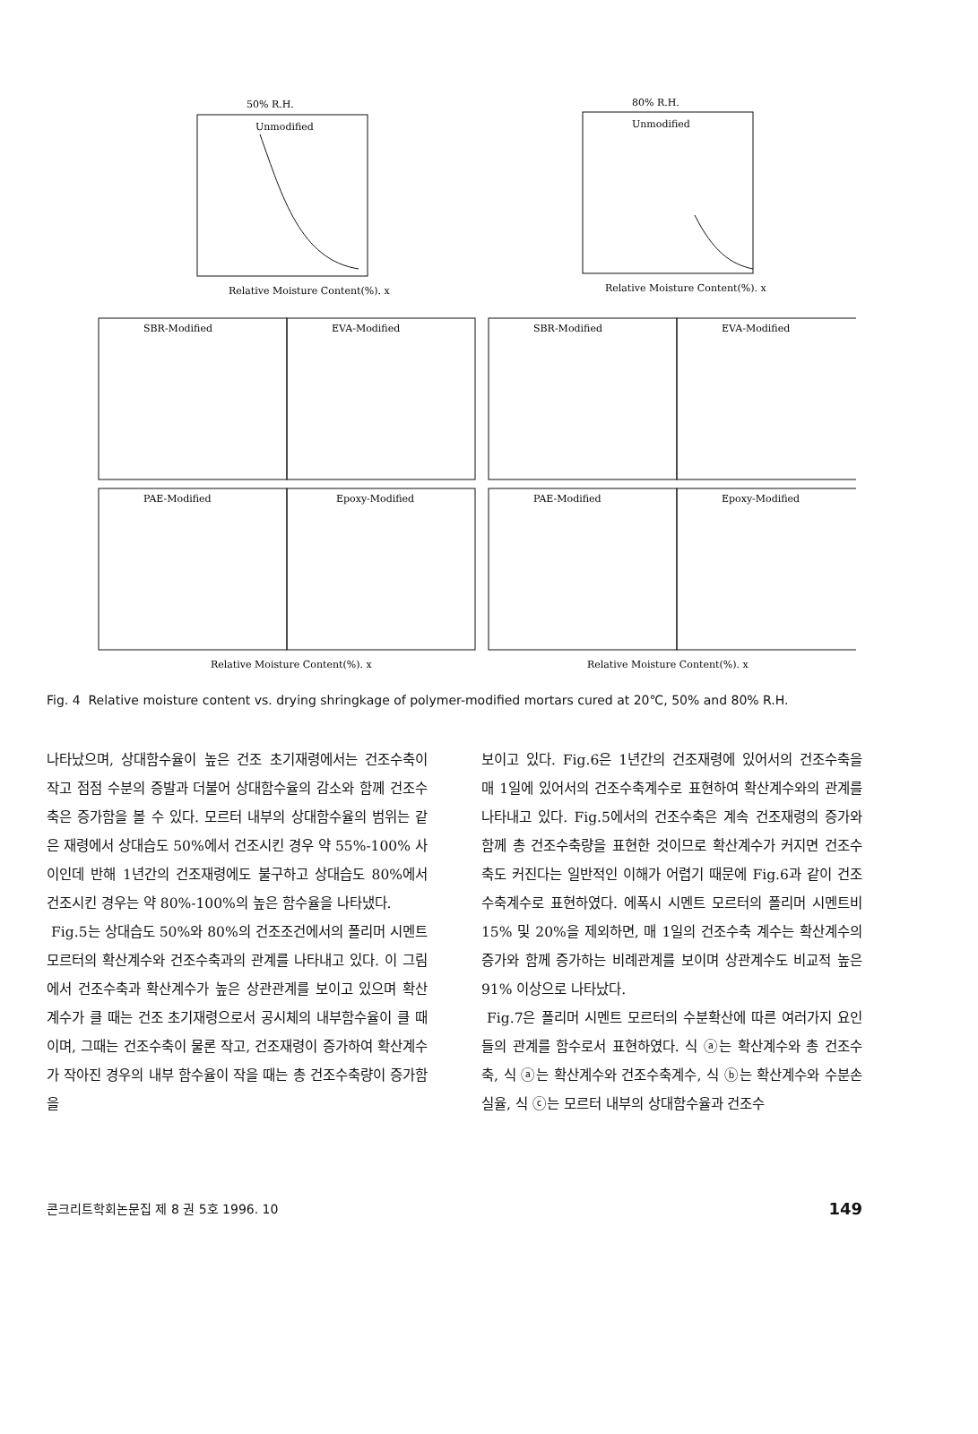50% R.H.
80% R.H.
Unmodified
Unmodified
SBR-Modified
EVA-Modified
PAE-Modified
Epoxy-Modified
SBR-Modified
EVA-Modified
PAE-Modified
Epoxy-Modified
Relative Moisture Content(%). x
Relative Moisture Content(%). x
Relative Moisture Content(%). x
Relative Moisture Content(%). x
Fig. 4 Relative moisture content vs. drying shringkage of polymer-modified mortars cured at 20℃, 50% and 80% R.H.
나타났으며, 상대함수율이 높은 건조 초기재령에서는 건조수축이 작고 점점 수분의 증발과 더불어 상대함수율의 감소와 함께 건조수축은 증가함을 볼 수 있다. 모르터 내부의 상대함수율의 범위는 같은 재령에서 상대습도 50%에서 건조시킨 경우 약 55%-100% 사이인데 반해 1년간의 건조재령에도 불구하고 상대습도 80%에서 건조시킨 경우는 약 80%-100%의 높은 함수율을 나타냈다.
Fig.5는 상대습도 50%와 80%의 건조조건에서의 폴리머 시멘트 모르터의 확산계수와 건조수축과의 관계를 나타내고 있다. 이 그림에서 건조수축과 확산계수가 높은 상관관계를 보이고 있으며 확산계수가 클 때는 건조 초기재령으로서 공시체의 내부함수율이 클 때이며, 그때는 건조수축이 물론 작고, 건조재령이 증가하여 확산계수가 작아진 경우의 내부 함수율이 작을 때는 총 건조수축량이 증가함을
보이고 있다. Fig.6은 1년간의 건조재령에 있어서의 건조수축을 매 1일에 있어서의 건조수축계수로 표현하여 확산계수와의 관계를 나타내고 있다. Fig.5에서의 건조수축은 계속 건조재령의 증가와 함께 총 건조수축량을 표현한 것이므로 확산계수가 커지면 건조수축도 커진다는 일반적인 이해가 어렵기 때문에 Fig.6과 같이 건조수축계수로 표현하였다. 에폭시 시멘트 모르터의 폴리머 시멘트비 15% 및 20%을 제외하면, 매 1일의 건조수축 계수는 확산계수의 증가와 함께 증가하는 비례관계를 보이며 상관계수도 비교적 높은 91% 이상으로 나타났다.
Fig.7은 폴리머 시멘트 모르터의 수분확산에 따른 여러가지 요인들의 관계를 함수로서 표현하였다. 식 ⓐ는 확산계수와 총 건조수축, 식 ⓐ는 확산계수와 건조수축계수, 식 ⓑ는 확산계수와 수분손실율, 식 ⓒ는 모르터 내부의 상대함수율과 건조수
콘크리트학회논문집 제 8 권 5호 1996. 10 149